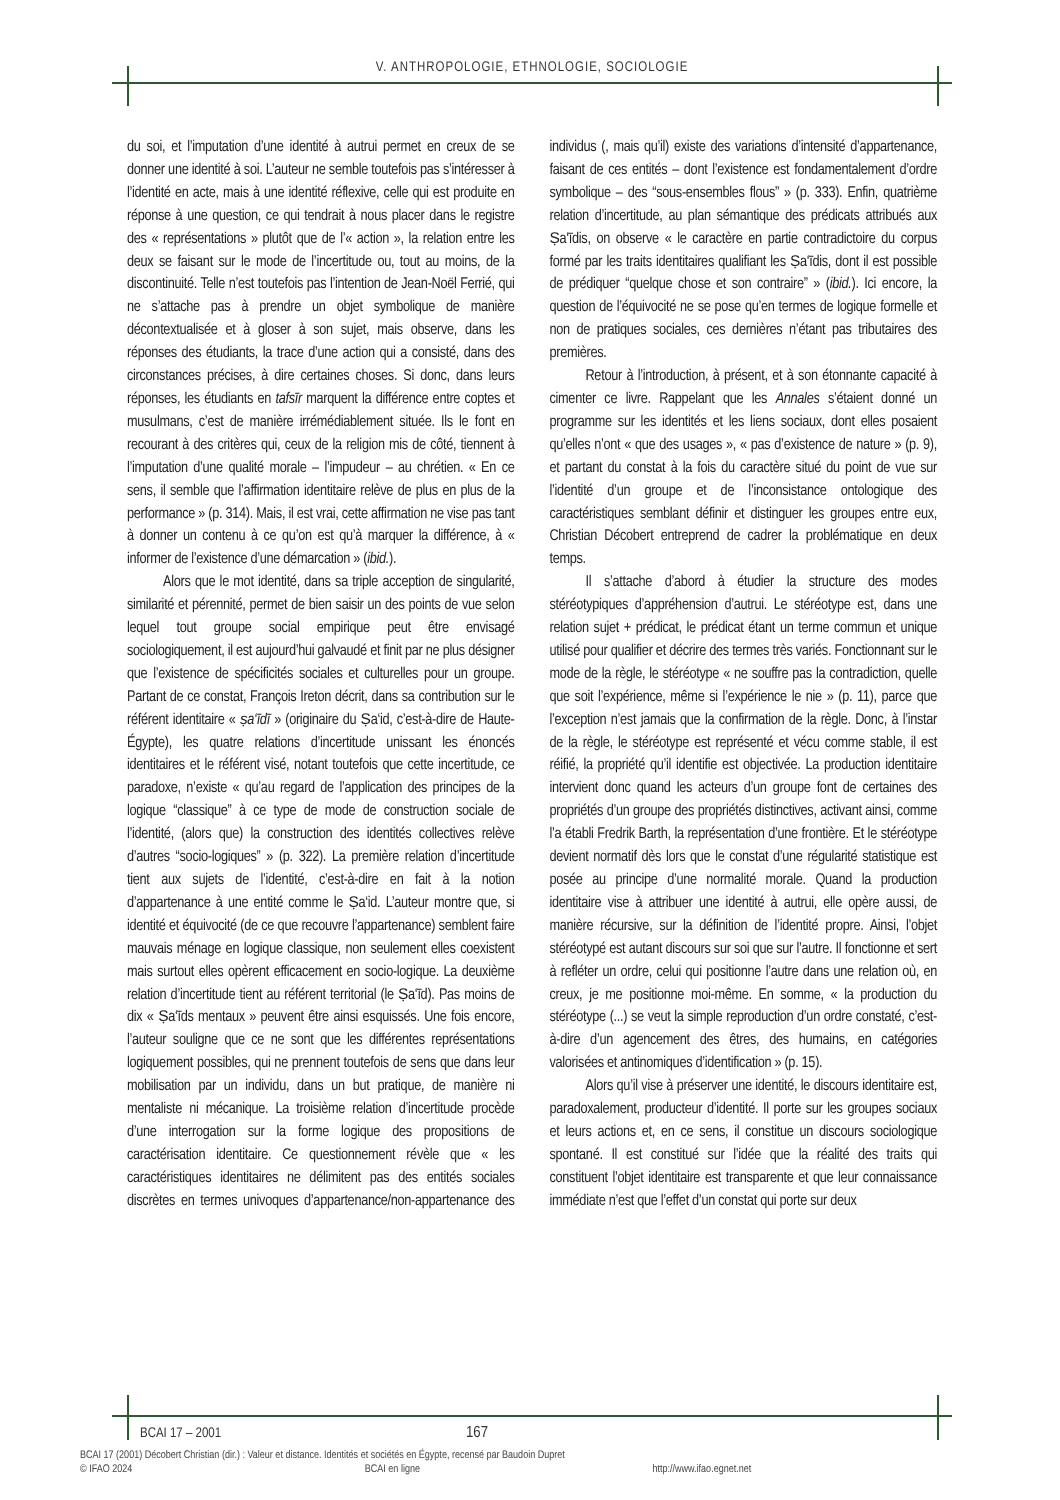V. ANTHROPOLOGIE, ETHNOLOGIE, SOCIOLOGIE
du soi, et l’imputation d’une identité à autrui permet en creux de se donner une identité à soi. L’auteur ne semble toutefois pas s’intéresser à l’identité en acte, mais à une identité réflexive, celle qui est produite en réponse à une question, ce qui tendrait à nous placer dans le registre des « représentations » plutôt que de l’« action », la relation entre les deux se faisant sur le mode de l’incertitude ou, tout au moins, de la discontinuité. Telle n’est toutefois pas l’intention de Jean-Noël Ferrié, qui ne s’attache pas à prendre un objet symbolique de manière décontextualisée et à gloser à son sujet, mais observe, dans les réponses des étudiants, la trace d’une action qui a consisté, dans des circonstances précises, à dire certaines choses. Si donc, dans leurs réponses, les étudiants en tafsīr marquent la différence entre coptes et musulmans, c’est de manière irrémédiablement située. Ils le font en recourant à des critères qui, ceux de la religion mis de côté, tiennent à l’imputation d’une qualité morale – l’impudeur – au chrétien. « En ce sens, il semble que l’affirmation identitaire relève de plus en plus de la performance » (p. 314). Mais, il est vrai, cette affirmation ne vise pas tant à donner un contenu à ce qu’on est qu’à marquer la différence, à « informer de l’existence d’une démarcation » (ibid.).
Alors que le mot identité, dans sa triple acception de singularité, similarité et pérennité, permet de bien saisir un des points de vue selon lequel tout groupe social empirique peut être envisagé sociologiquement, il est aujourd’hui galvaudé et finit par ne plus désigner que l’existence de spécificités sociales et culturelles pour un groupe. Partant de ce constat, François Ireton décrit, dans sa contribution sur le référent identitaire « ṣa‘īdī » (originaire du Ṣa‘id, c’est-à-dire de Haute-Égypte), les quatre relations d’incertitude unissant les énoncés identitaires et le référent visé, notant toutefois que cette incertitude, ce paradoxe, n’existe « qu’au regard de l’application des principes de la logique “classique” à ce type de mode de construction sociale de l’identité, (alors que) la construction des identités collectives relève d’autres “socio-logiques” » (p. 322). La première relation d’incertitude tient aux sujets de l’identité, c’est-à-dire en fait à la notion d’appartenance à une entité comme le Ṣa‘id. L’auteur montre que, si identité et équivocité (de ce que recouvre l’appartenance) semblent faire mauvais ménage en logique classique, non seulement elles coexistent mais surtout elles opèrent efficacement en socio-logique. La deuxième relation d’incertitude tient au référent territorial (le Ṣa‘īd). Pas moins de dix « Ṣa‘īds mentaux » peuvent être ainsi esquissés. Une fois encore, l’auteur souligne que ce ne sont que les différentes représentations logiquement possibles, qui ne prennent toutefois de sens que dans leur mobilisation par un individu, dans un but pratique, de manière ni mentaliste ni mécanique. La troisième relation d’incertitude procède d’une interrogation sur la forme logique des propositions de caractérisation identitaire. Ce questionnement révèle que « les caractéristiques identitaires ne délimitent pas des entités sociales discrètes en termes univoques d’appartenance/non-appartenance des individus (, mais qu’il) existe des variations d’intensité d’appartenance, faisant de ces entités – dont l’existence est fondamentalement d’ordre symbolique – des “sous-ensembles flous” » (p. 333). Enfin, quatrième relation d’incertitude, au plan sémantique des prédicats attribués aux Ṣa‘īdis, on observe « le caractère en partie contradictoire du corpus formé par les traits identitaires qualifiant les Ṣa‘īdis, dont il est possible de prédiquer “quelque chose et son contraire” » (ibid.). Ici encore, la question de l’équivocité ne se pose qu’en termes de logique formelle et non de pratiques sociales, ces dernières n’étant pas tributaires des premières.
Retour à l’introduction, à présent, et à son étonnante capacité à cimenter ce livre. Rappelant que les Annales s’étaient donné un programme sur les identités et les liens sociaux, dont elles posaient qu’elles n’ont « que des usages », « pas d’existence de nature » (p. 9), et partant du constat à la fois du caractère situé du point de vue sur l’identité d’un groupe et de l’inconsistance ontologique des caractéristiques semblant définir et distinguer les groupes entre eux, Christian Décobert entreprend de cadrer la problématique en deux temps.
Il s’attache d’abord à étudier la structure des modes stéréotypiques d’appréhension d’autrui. Le stéréotype est, dans une relation sujet + prédicat, le prédicat étant un terme commun et unique utilisé pour qualifier et décrire des termes très variés. Fonctionnant sur le mode de la règle, le stéréotype « ne souffre pas la contradiction, quelle que soit l’expérience, même si l’expérience le nie » (p. 11), parce que l’exception n’est jamais que la confirmation de la règle. Donc, à l’instar de la règle, le stéréotype est représenté et vécu comme stable, il est réifié, la propriété qu’il identifie est objectivée. La production identitaire intervient donc quand les acteurs d’un groupe font de certaines des propriétés d’un groupe des propriétés distinctives, activant ainsi, comme l’a établi Fredrik Barth, la représentation d’une frontière. Et le stéréotype devient normatif dès lors que le constat d’une régularité statistique est posée au principe d’une normalité morale. Quand la production identitaire vise à attribuer une identité à autrui, elle opère aussi, de manière récursive, sur la définition de l’identité propre. Ainsi, l’objet stéréotypé est autant discours sur soi que sur l’autre. Il fonctionne et sert à refléter un ordre, celui qui positionne l’autre dans une relation où, en creux, je me positionne moi-même. En somme, « la production du stéréotype (...) se veut la simple reproduction d’un ordre constaté, c’est-à-dire d’un agencement des êtres, des humains, en catégories valorisées et antinomiques d’identification » (p. 15).
Alors qu’il vise à préserver une identité, le discours identitaire est, paradoxalement, producteur d’identité. Il porte sur les groupes sociaux et leurs actions et, en ce sens, il constitue un discours sociologique spontané. Il est constitué sur l’idée que la réalité des traits qui constituent l’objet identitaire est transparente et que leur connaissance immédiate n’est que l’effet d’un constat qui porte sur deux
BCAI 17 – 2001 167
BCAI 17 (2001) Décobert Christian (dir.) : Valeur et distance. Identités et sociétés en Égypte, recensé par Baudoin Dupret
© IFAO 2024 BCAI en ligne http://www.ifao.egnet.net